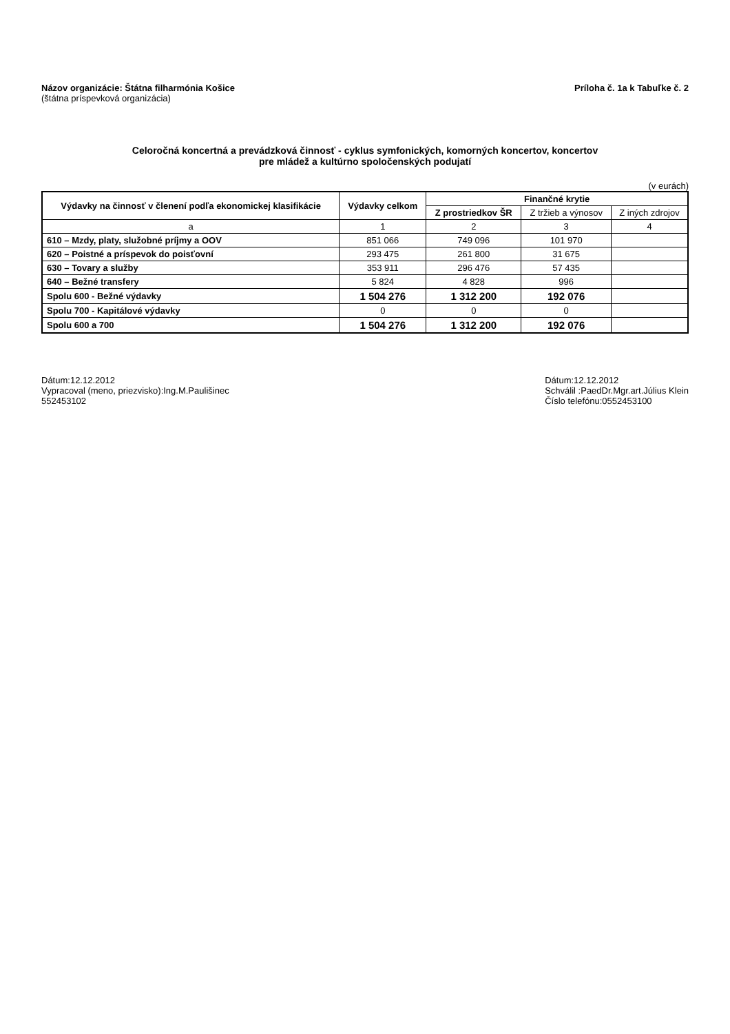Názov organizácie: Štátna filharmónia Košice
(štátna príspevková organizácia)
Príloha č. 1a k Tabuľke č. 2
Celoročná koncertná a prevádzková činnosť - cyklus symfonických, komorných koncertov, koncertov
pre mládež a kultúrno spoločenských podujatí
(v eurách)
| Výdavky na činnosť v členení podľa ekonomickej klasifikácie | Výdavky celkom | Finančné krytie | | |
| --- | --- | --- | --- | --- |
| | | Z prostriedkov ŠR | Z tržieb a výnosov | Z iných zdrojov |
| a | 1 | 2 | 3 | 4 |
| 610 – Mzdy, platy, služobné príjmy a OOV | 851 066 | 749 096 | 101 970 | |
| 620 – Poistné a príspevok do poisťovní | 293 475 | 261 800 | 31 675 | |
| 630 – Tovary a služby | 353 911 | 296 476 | 57 435 | |
| 640 – Bežné transfery | 5 824 | 4 828 | 996 | |
| Spolu 600 - Bežné výdavky | 1 504 276 | 1 312 200 | 192 076 | |
| Spolu 700 - Kapitálové výdavky | 0 | 0 | 0 | |
| Spolu 600 a 700 | 1 504 276 | 1 312 200 | 192 076 | |
Dátum:12.12.2012
Vypracoval (meno, priezvisko):Ing.M.Paulišinec
552453102
Dátum:12.12.2012
Schválil :PaedDr.Mgr.art.Július Klein
Číslo telefónu:0552453100